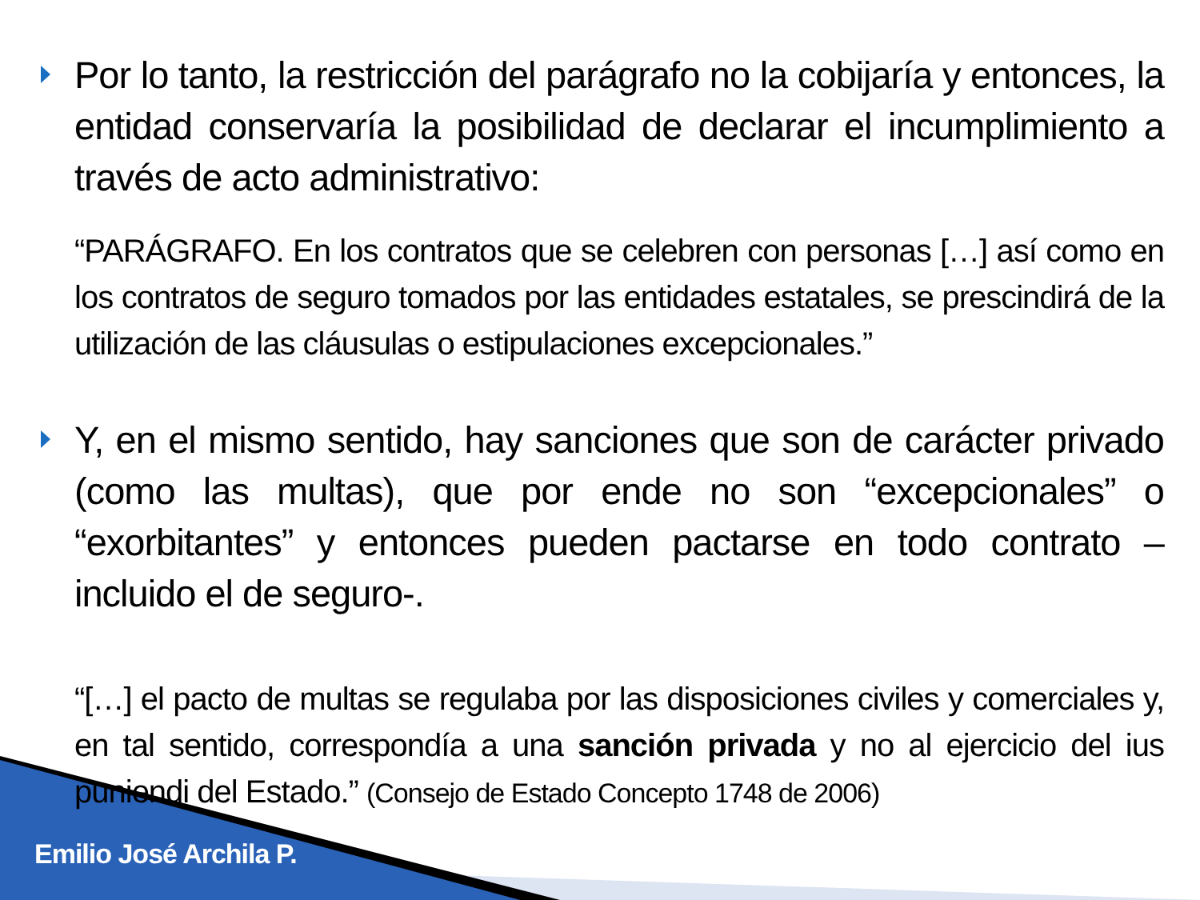Por lo tanto, la restricción del parágrafo no la cobijaría y entonces, la entidad conservaría la posibilidad de declarar el incumplimiento a través de acto administrativo:
“PARÁGRAFO. En los contratos que se celebren con personas […] así como en los contratos de seguro tomados por las entidades estatales, se prescindirá de la utilización de las cláusulas o estipulaciones excepcionales.”
Y, en el mismo sentido, hay sanciones que son de carácter privado (como las multas), que por ende no son “excepcionales” o “exorbitantes” y entonces pueden pactarse en todo contrato –incluido el de seguro-.
“[…] el pacto de multas se regulaba por las disposiciones civiles y comerciales y, en tal sentido, correspondía a una sanción privada y no al ejercicio del ius puniendi del Estado.” (Consejo de Estado Concepto 1748 de 2006)
Emilio José Archila P.